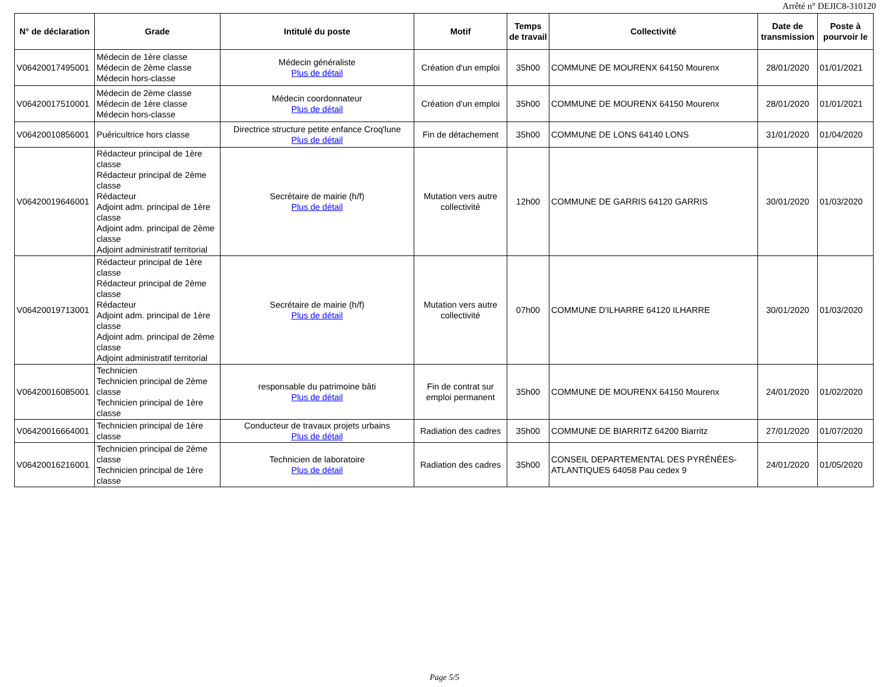Arrêté n° DEJIC8-310120
| N° de déclaration | Grade | Intitulé du poste | Motif | Temps de travail | Collectivité | Date de transmission | Poste à pourvoir le |
| --- | --- | --- | --- | --- | --- | --- | --- |
| V06420017495001 | Médecin de 1ère classe Médecin de 2ème classe Médecin hors-classe | Médecin généraliste Plus de détail | Création d'un emploi | 35h00 | COMMUNE DE MOURENX 64150 Mourenx | 28/01/2020 | 01/01/2021 |
| V06420017510001 | Médecin de 2ème classe Médecin de 1ère classe Médecin hors-classe | Médecin coordonnateur Plus de détail | Création d'un emploi | 35h00 | COMMUNE DE MOURENX 64150 Mourenx | 28/01/2020 | 01/01/2021 |
| V06420010856001 | Puéricultrice hors classe | Directrice structure petite enfance Croq'lune Plus de détail | Fin de détachement | 35h00 | COMMUNE DE LONS 64140 LONS | 31/01/2020 | 01/04/2020 |
| V06420019646001 | Rédacteur principal de 1ère classe Rédacteur principal de 2ème classe Rédacteur Adjoint adm. principal de 1ère classe Adjoint adm. principal de 2ème classe Adjoint administratif territorial | Secrétaire de mairie (h/f) Plus de détail | Mutation vers autre collectivité | 12h00 | COMMUNE DE GARRIS 64120 GARRIS | 30/01/2020 | 01/03/2020 |
| V06420019713001 | Rédacteur principal de 1ère classe Rédacteur principal de 2ème classe Rédacteur Adjoint adm. principal de 1ère classe Adjoint adm. principal de 2ème classe Adjoint administratif territorial | Secrétaire de mairie (h/f) Plus de détail | Mutation vers autre collectivité | 07h00 | COMMUNE D'ILHARRE 64120 ILHARRE | 30/01/2020 | 01/03/2020 |
| V06420016085001 | Technicien Technicien principal de 2ème classe Technicien principal de 1ère classe | responsable du patrimoine bâti Plus de détail | Fin de contrat sur emploi permanent | 35h00 | COMMUNE DE MOURENX 64150 Mourenx | 24/01/2020 | 01/02/2020 |
| V06420016664001 | Technicien principal de 1ère classe | Conducteur de travaux projets urbains Plus de détail | Radiation des cadres | 35h00 | COMMUNE DE BIARRITZ 64200 Biarritz | 27/01/2020 | 01/07/2020 |
| V06420016216001 | Technicien principal de 2ème classe Technicien principal de 1ère classe | Technicien de laboratoire Plus de détail | Radiation des cadres | 35h00 | CONSEIL DEPARTEMENTAL DES PYRÉNÉES-ATLANTIQUES 64058 Pau cedex 9 | 24/01/2020 | 01/05/2020 |
Page 5/5